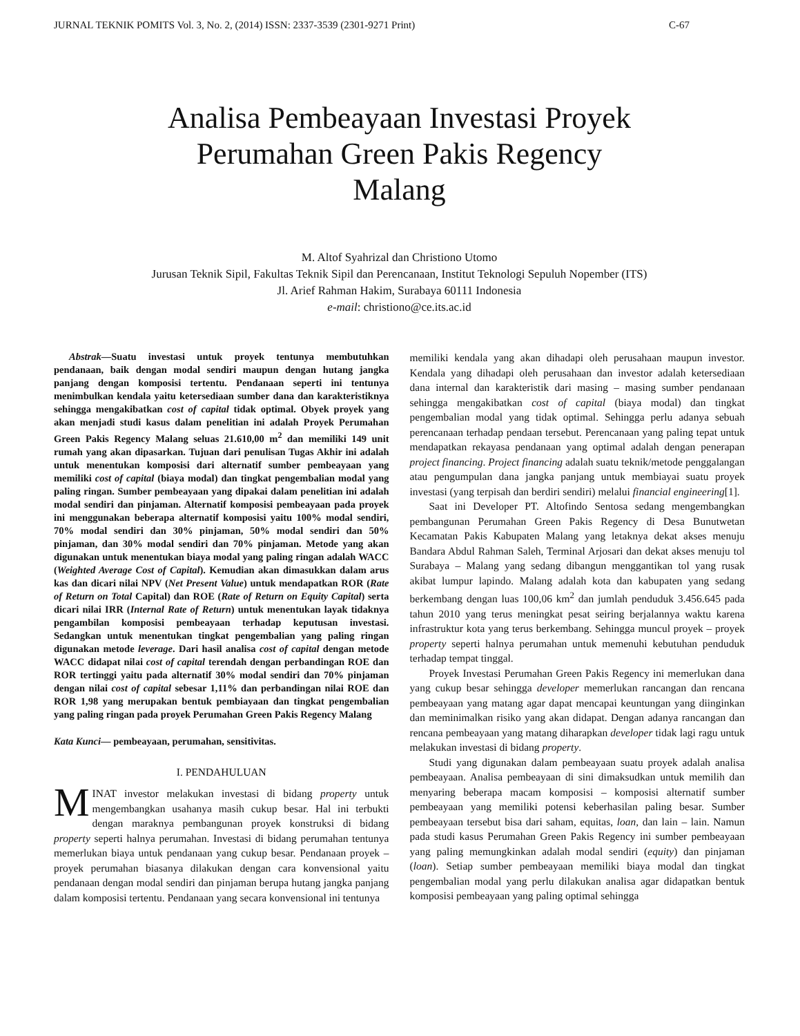JURNAL TEKNIK POMITS Vol. 3, No. 2, (2014) ISSN: 2337-3539 (2301-9271 Print) C-67
Analisa Pembeayaan Investasi Proyek
Perumahan Green Pakis Regency
Malang
M. Altof Syahrizal dan Christiono Utomo
Jurusan Teknik Sipil, Fakultas Teknik Sipil dan Perencanaan, Institut Teknologi Sepuluh Nopember (ITS)
Jl. Arief Rahman Hakim, Surabaya 60111 Indonesia
e-mail: christiono@ce.its.ac.id
Abstrak—Suatu investasi untuk proyek tentunya membutuhkan pendanaan, baik dengan modal sendiri maupun dengan hutang jangka panjang dengan komposisi tertentu. Pendanaan seperti ini tentunya menimbulkan kendala yaitu ketersediaan sumber dana dan karakteristiknya sehingga mengakibatkan cost of capital tidak optimal. Obyek proyek yang akan menjadi studi kasus dalam penelitian ini adalah Proyek Perumahan Green Pakis Regency Malang seluas 21.610,00 m<sup>2</sup> dan memiliki 149 unit rumah yang akan dipasarkan. Tujuan dari penulisan Tugas Akhir ini adalah untuk menentukan komposisi dari alternatif sumber pembeayaan yang memiliki cost of capital (biaya modal) dan tingkat pengembalian modal yang paling ringan. Sumber pembeayaan yang dipakai dalam penelitian ini adalah modal sendiri dan pinjaman. Alternatif komposisi pembeayaan pada proyek ini menggunakan beberapa alternatif komposisi yaitu 100% modal sendiri, 70% modal sendiri dan 30% pinjaman, 50% modal sendiri dan 50% pinjaman, dan 30% modal sendiri dan 70% pinjaman. Metode yang akan digunakan untuk menentukan biaya modal yang paling ringan adalah WACC (Weighted Average Cost of Capital). Kemudian akan dimasukkan dalam arus kas dan dicari nilai NPV (Net Present Value) untuk mendapatkan ROR (Rate of Return on Total Capital) dan ROE (Rate of Return on Equity Capital) serta dicari nilai IRR (Internal Rate of Return) untuk menentukan layak tidaknya pengambilan komposisi pembeayaan terhadap keputusan investasi. Sedangkan untuk menentukan tingkat pengembalian yang paling ringan digunakan metode leverage. Dari hasil analisa cost of capital dengan metode WACC didapat nilai cost of capital terendah dengan perbandingan ROE dan ROR tertinggi yaitu pada alternatif 30% modal sendiri dan 70% pinjaman dengan nilai cost of capital sebesar 1,11% dan perbandingan nilai ROE dan ROR 1,98 yang merupakan bentuk pembiayaan dan tingkat pengembalian yang paling ringan pada proyek Perumahan Green Pakis Regency Malang
Kata Kunci— pembeayaan, perumahan, sensitivitas.
I. PENDAHULUAN
MINAT investor melakukan investasi di bidang property untuk mengembangkan usahanya masih cukup besar. Hal ini terbukti dengan maraknya pembangunan proyek konstruksi di bidang property seperti halnya perumahan. Investasi di bidang perumahan tentunya memerlukan biaya untuk pendanaan yang cukup besar. Pendanaan proyek – proyek perumahan biasanya dilakukan dengan cara konvensional yaitu pendanaan dengan modal sendiri dan pinjaman berupa hutang jangka panjang dalam komposisi tertentu. Pendanaan yang secara konvensional ini tentunya
memiliki kendala yang akan dihadapi oleh perusahaan maupun investor. Kendala yang dihadapi oleh perusahaan dan investor adalah ketersediaan dana internal dan karakteristik dari masing – masing sumber pendanaan sehingga mengakibatkan cost of capital (biaya modal) dan tingkat pengembalian modal yang tidak optimal. Sehingga perlu adanya sebuah perencanaan terhadap pendaan tersebut. Perencanaan yang paling tepat untuk mendapatkan rekayasa pendanaan yang optimal adalah dengan penerapan project financing. Project financing adalah suatu teknik/metode penggalangan atau pengumpulan dana jangka panjang untuk membiayai suatu proyek investasi (yang terpisah dan berdiri sendiri) melalui financial engineering[1].
Saat ini Developer PT. Altofindo Sentosa sedang mengembangkan pembangunan Perumahan Green Pakis Regency di Desa Bunutwetan Kecamatan Pakis Kabupaten Malang yang letaknya dekat akses menuju Bandara Abdul Rahman Saleh, Terminal Arjosari dan dekat akses menuju tol Surabaya – Malang yang sedang dibangun menggantikan tol yang rusak akibat lumpur lapindo. Malang adalah kota dan kabupaten yang sedang berkembang dengan luas 100,06 km<sup>2</sup> dan jumlah penduduk 3.456.645 pada tahun 2010 yang terus meningkat pesat seiring berjalannya waktu karena infrastruktur kota yang terus berkembang. Sehingga muncul proyek – proyek property seperti halnya perumahan untuk memenuhi kebutuhan penduduk terhadap tempat tinggal.
Proyek Investasi Perumahan Green Pakis Regency ini memerlukan dana yang cukup besar sehingga developer memerlukan rancangan dan rencana pembeayaan yang matang agar dapat mencapai keuntungan yang diinginkan dan meminimalkan risiko yang akan didapat. Dengan adanya rancangan dan rencana pembeayaan yang matang diharapkan developer tidak lagi ragu untuk melakukan investasi di bidang property.
Studi yang digunakan dalam pembeayaan suatu proyek adalah analisa pembeayaan. Analisa pembeayaan di sini dimaksudkan untuk memilih dan menyaring beberapa macam komposisi – komposisi alternatif sumber pembeayaan yang memiliki potensi keberhasilan paling besar. Sumber pembeayaan tersebut bisa dari saham, equitas, loan, dan lain – lain. Namun pada studi kasus Perumahan Green Pakis Regency ini sumber pembeayaan yang paling memungkinkan adalah modal sendiri (equity) dan pinjaman (loan). Setiap sumber pembeayaan memiliki biaya modal dan tingkat pengembalian modal yang perlu dilakukan analisa agar didapatkan bentuk komposisi pembeayaan yang paling optimal sehingga